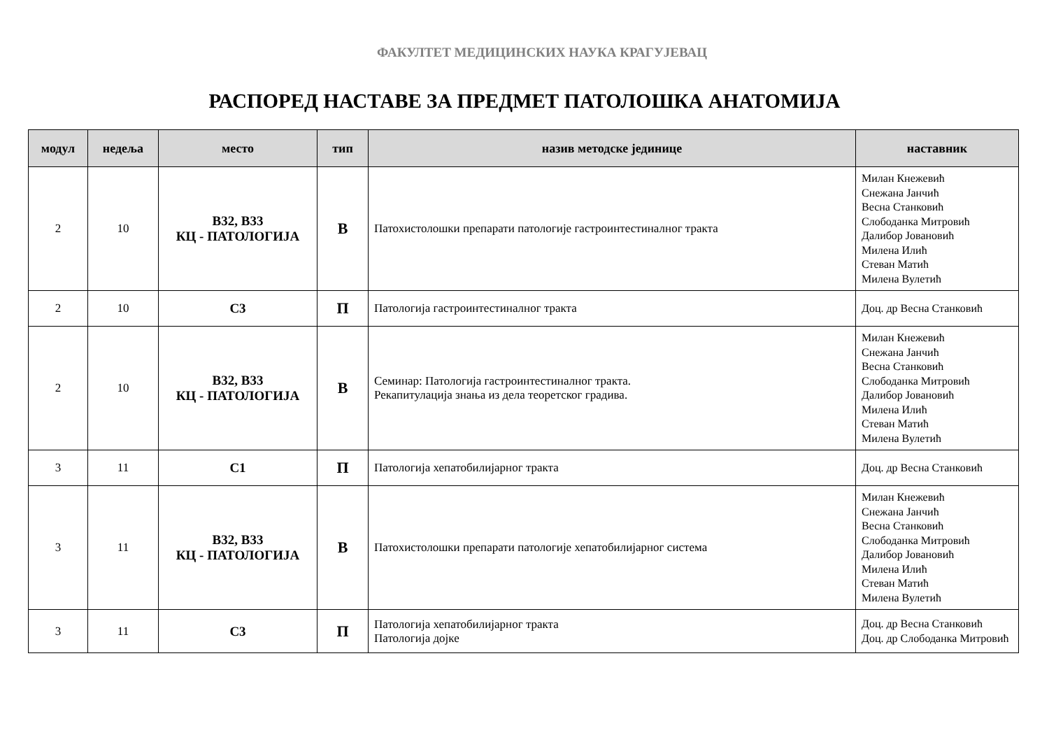ФАКУЛТЕТ МЕДИЦИНСКИХ НАУКА КРАГУЈЕВАЦ
РАСПОРЕД НАСТАВЕ ЗА ПРЕДМЕТ ПАТОЛОШКА АНАТОМИЈА
| модул | недеља | место | тип | назив методске јединице | наставник |
| --- | --- | --- | --- | --- | --- |
| 2 | 10 | В32, В33 КЦ - ПАТОЛОГИЈА | В | Патохистолошки препарати патологије гастроинтестиналног тракта | Милан Кнежевић Снежана Јанчић Весна Станковић Слободанка Митровић Далибор Јовановић Милена Илић Стеван Матић Милена Вулетић |
| 2 | 10 | С3 | П | Патологија гастроинтестиналног тракта | Доц. др Весна Станковић |
| 2 | 10 | В32, В33 КЦ - ПАТОЛОГИЈА | В | Семинар: Патологија гастроинтестиналног тракта. Рекапитулација знања из дела теоретског градива. | Милан Кнежевић Снежана Јанчић Весна Станковић Слободанка Митровић Далибор Јовановић Милена Илић Стеван Матић Милена Вулетић |
| 3 | 11 | С1 | П | Патологија хепатобилијарног тракта | Доц. др Весна Станковић |
| 3 | 11 | В32, В33 КЦ - ПАТОЛОГИЈА | В | Патохистолошки препарати патологије хепатобилијарног система | Милан Кнежевић Снежана Јанчић Весна Станковић Слободанка Митровић Далибор Јовановић Милена Илић Стеван Матић Милена Вулетић |
| 3 | 11 | С3 | П | Патологија хепатобилијарног тракта Патологија дојке | Доц. др Весна Станковић Доц. др Слободанка Митровић |